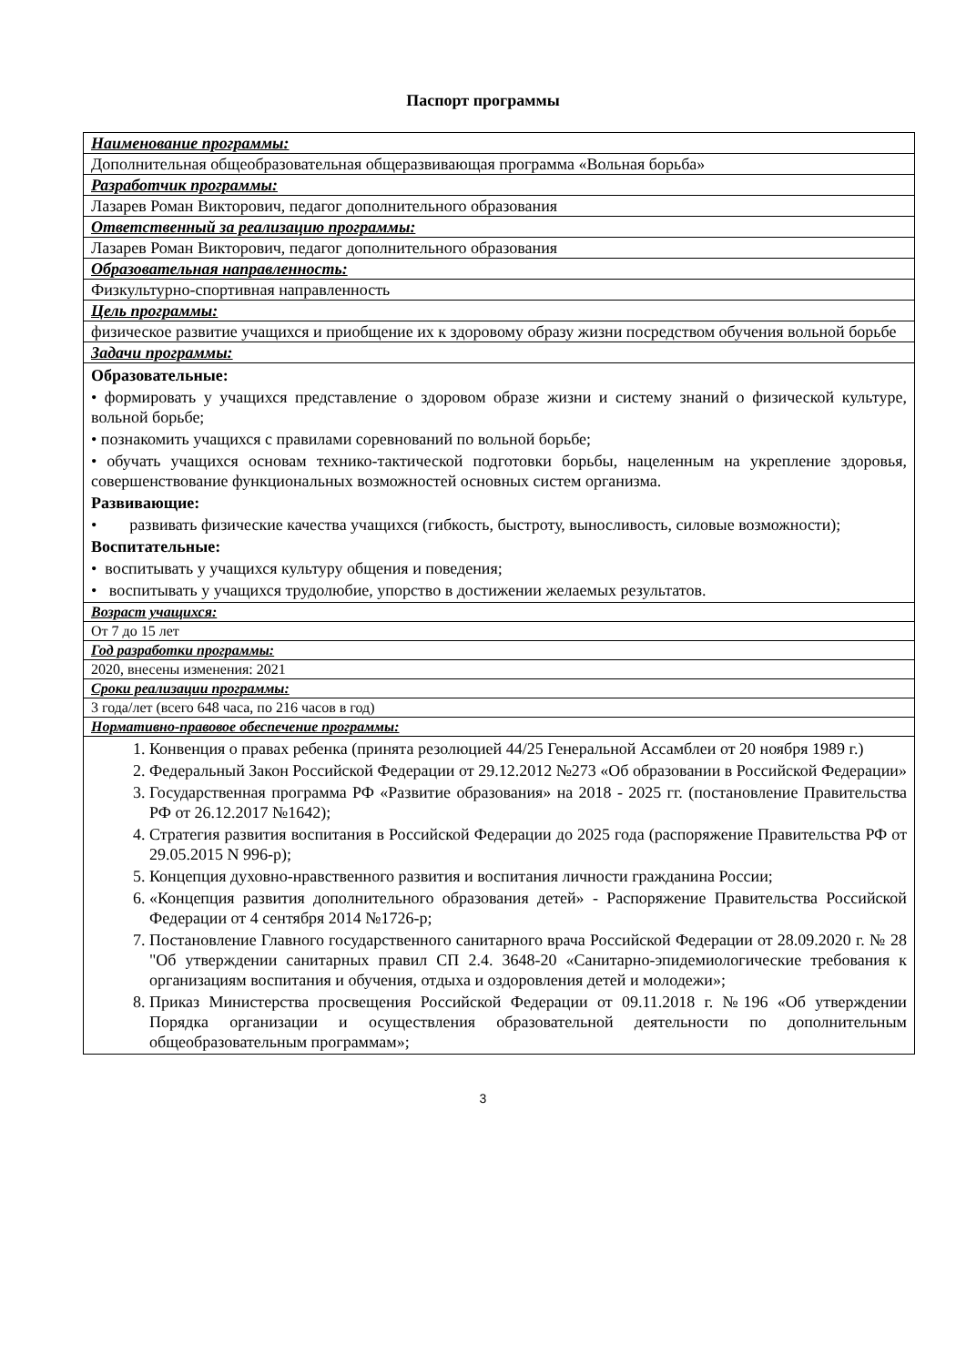Паспорт программы
| Наименование программы: |
| --- |
| Дополнительная общеобразовательная общеразвивающая программа «Вольная борьба» |
| Разработчик программы: |
| Лазарев Роман Викторович, педагог дополнительного образования |
| Ответственный за реализацию программы: |
| Лазарев Роман Викторович, педагог дополнительного образования |
| Образовательная направленность: |
| Физкультурно-спортивная направленность |
| Цель программы: |
| физическое развитие учащихся и приобщение их к здоровому образу жизни посредством обучения вольной борьбе |
| Задачи программы: |
| Образовательные: • формировать у учащихся представление о здоровом образе жизни и систему знаний о физической культуре, вольной борьбе; • познакомить учащихся с правилами соревнований по вольной борьбе; • обучать учащихся основам технико-тактической подготовки борьбы, нацеленным на укрепление здоровья, совершенствование функциональных возможностей основных систем организма. Развивающие: • развивать физические качества учащихся (гибкость, быстроту, выносливость, силовые возможности); Воспитательные: • воспитывать у учащихся культуру общения и поведения; • воспитывать у учащихся трудолюбие, упорство в достижении желаемых результатов. |
| Возраст учащихся: |
| От 7 до 15 лет |
| Год разработки программы: |
| 2020, внесены изменения: 2021 |
| Сроки реализации программы: |
| 3 года/лет (всего 648 часа, по 216 часов в год) |
| Нормативно-правовое обеспечение программы: |
| 1. Конвенция о правах ребенка (принята резолюцией 44/25 Генеральной Ассамблеи от 20 ноября 1989 г.) 2. Федеральный Закон Российской Федерации от 29.12.2012 №273 «Об образовании в Российской Федерации» 3. Государственная программа РФ «Развитие образования» на 2018 - 2025 гг. (постановление Правительства РФ от 26.12.2017 №1642); 4. Стратегия развития воспитания в Российской Федерации до 2025 года (распоряжение Правительства РФ от 29.05.2015 N 996-р); 5. Концепция духовно-нравственного развития и воспитания личности гражданина России; 6. «Концепция развития дополнительного образования детей» - Распоряжение Правительства Российской Федерации от 4 сентября 2014 №1726-р; 7. Постановление Главного государственного санитарного врача Российской Федерации от 28.09.2020 г. № 28 "Об утверждении санитарных правил СП 2.4. 3648-20 «Санитарно-эпидемиологические требования к организациям воспитания и обучения, отдыха и оздоровления детей и молодежи»; 8. Приказ Министерства просвещения Российской Федерации от 09.11.2018 г. №196 «Об утверждении Порядка организации и осуществления образовательной деятельности по дополнительным общеобразовательным программам»; |
3